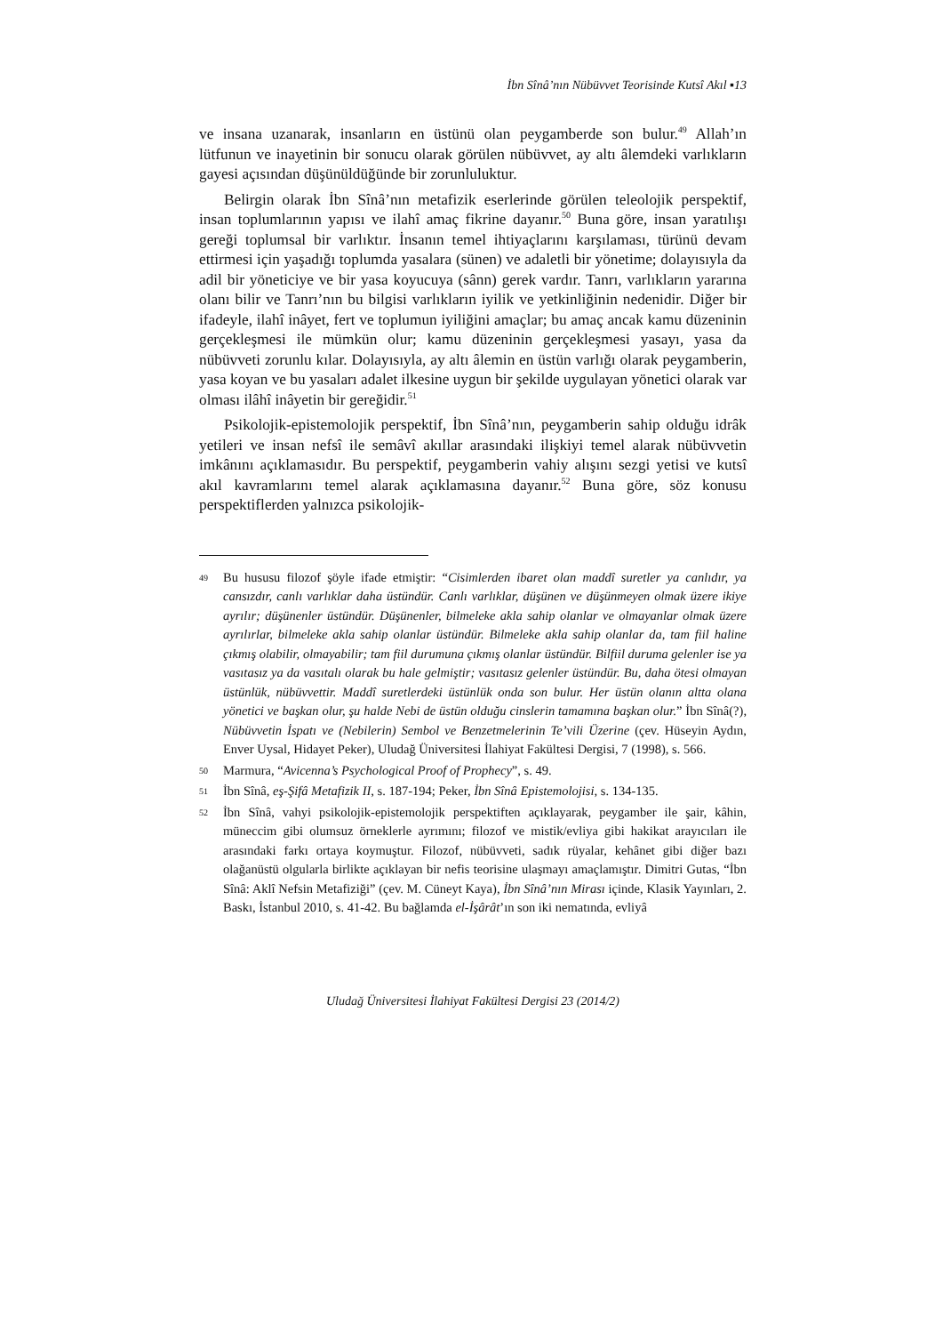İbn Sînâ’nın Nübüvvet Teorisinde Kutsî Akıl ▪13
ve insana uzanarak, insanların en üstünü olan peygamberde son bulur.<sup>49</sup> Allah’ın lütfunun ve inayetinin bir sonucu olarak görülen nübüvvet, ay altı âlemdeki varlıkların gayesi açısından düşünüldüğünde bir zorunluluktur.
Belirgin olarak İbn Sînâ’nın metafizik eserlerinde görülen teleolojik perspektif, insan toplumlarının yapısı ve ilahî amaç fikrine dayanır.<sup>50</sup> Buna göre, insan yaratılışı gereği toplumsal bir varlıktır. İnsanın temel ihtiyaçlarını karşılaması, türünü devam ettirmesi için yaşadığı toplumda yasalara (sünen) ve adaletli bir yönetime; dolayısıyla da adil bir yöneticiye ve bir yasa koyucuya (sânn) gerek vardır. Tanrı, varlıkların yararına olanı bilir ve Tanrı’nın bu bilgisi varlıkların iyilik ve yetkinliğinin nedenidir. Diğer bir ifadeyle, ilahî inâyet, fert ve toplumun iyiliğini amaçlar; bu amaç ancak kamu düzeninin gerçekleşmesi ile mümkün olur; kamu düzeninin gerçekleşmesi yasayı, yasa da nübüvveti zorunlu kılar. Dolayısıyla, ay altı âlemin en üstün varlığı olarak peygamberin, yasa koyan ve bu yasaları adalet ilkesine uygun bir şekilde uygulayan yönetici olarak var olması ilâhî inâyetin bir gereğidir.<sup>51</sup>
Psikolojik-epistemolojik perspektif, İbn Sînâ’nın, peygamberin sahip olduğu idrâk yetileri ve insan nefsî ile semâvî akıllar arasındaki ilişkiyi temel alarak nübüvvetin imkânını açıklamasıdır. Bu perspektif, peygamberin vahiy alışını sezgi yetisi ve kutsî akıl kavramlarını temel alarak açıklamasına dayanır.<sup>52</sup> Buna göre, söz konusu perspektiflerden yalnızca psikolojik-
49 Bu hususu filozof şöyle ifade etmiştir: “Cisimlerden ibaret olan maddî suretler ya canlıdır, ya cansızdır, canlı varlıklar daha üstündür. Canlı varlıklar, düşünen ve düşünmeyen olmak üzere ikiye ayrılır; düşünenler üstündür. Düşünenler, bilmeleke akla sahip olanlar ve olmayanlar olmak üzere ayrılırlar, bilmeleke akla sahip olanlar üstündür. Bilmeleke akla sahip olanlar da, tam fiil haline çıkmış olabilir, olmayabilir; tam fiil durumuna çıkmış olanlar üstündür. Bilfiil duruma gelenler ise ya vasıtasız ya da vasıtalı olarak bu hale gelmiştir; vasıtasız gelenler üstündür. Bu, daha ötesi olmayan üstünlük, nübüvvettir. Maddî suretlerdeki üstünlük onda son bulur. Her üstün olanın altta olana yönetici ve başkan olur, şu halde Nebi de üstün olduğu cinslerin tamamına başkan olur.” İbn Sînâ(?), Nübüvvetin İspatı ve (Nebilerin) Sembol ve Benzetmelerinin Te’vili Üzerine (çev. Hüseyin Aydın, Enver Uysal, Hidayet Peker), Uludağ Üniversitesi İlahiyat Fakültesi Dergisi, 7 (1998), s. 566.
50 Marmura, “Avicenna’s Psychological Proof of Prophecy”, s. 49.
51 İbn Sînâ, eş-Şifâ Metafizik II, s. 187-194; Peker, İbn Sînâ Epistemolojisi, s. 134-135.
52 İbn Sînâ, vahyi psikolojik-epistemolojik perspektiften açıklayarak, peygamber ile şair, kâhin, müneccim gibi olumsuz örneklerle ayrımını; filozof ve mistik/evliya gibi hakikat arayıcıları ile arasındaki farkı ortaya koymuştur. Filozof, nübüvveti, sadık rüyalar, kehânet gibi diğer bazı olağanüstü olgularla birlikte açıklayan bir nefis teorisine ulaşmayı amaçlamıştır. Dimitri Gutas, “İbn Sînâ: Aklî Nefsin Metafiziği” (çev. M. Cüneyt Kaya), İbn Sînâ’nın Mirası içinde, Klasik Yayınları, 2. Baskı, İstanbul 2010, s. 41-42. Bu bağlamda el-İşârât’ın son iki nematında, evliyâ
Uludağ Üniversitesi İlahiyat Fakültesi Dergisi 23 (2014/2)